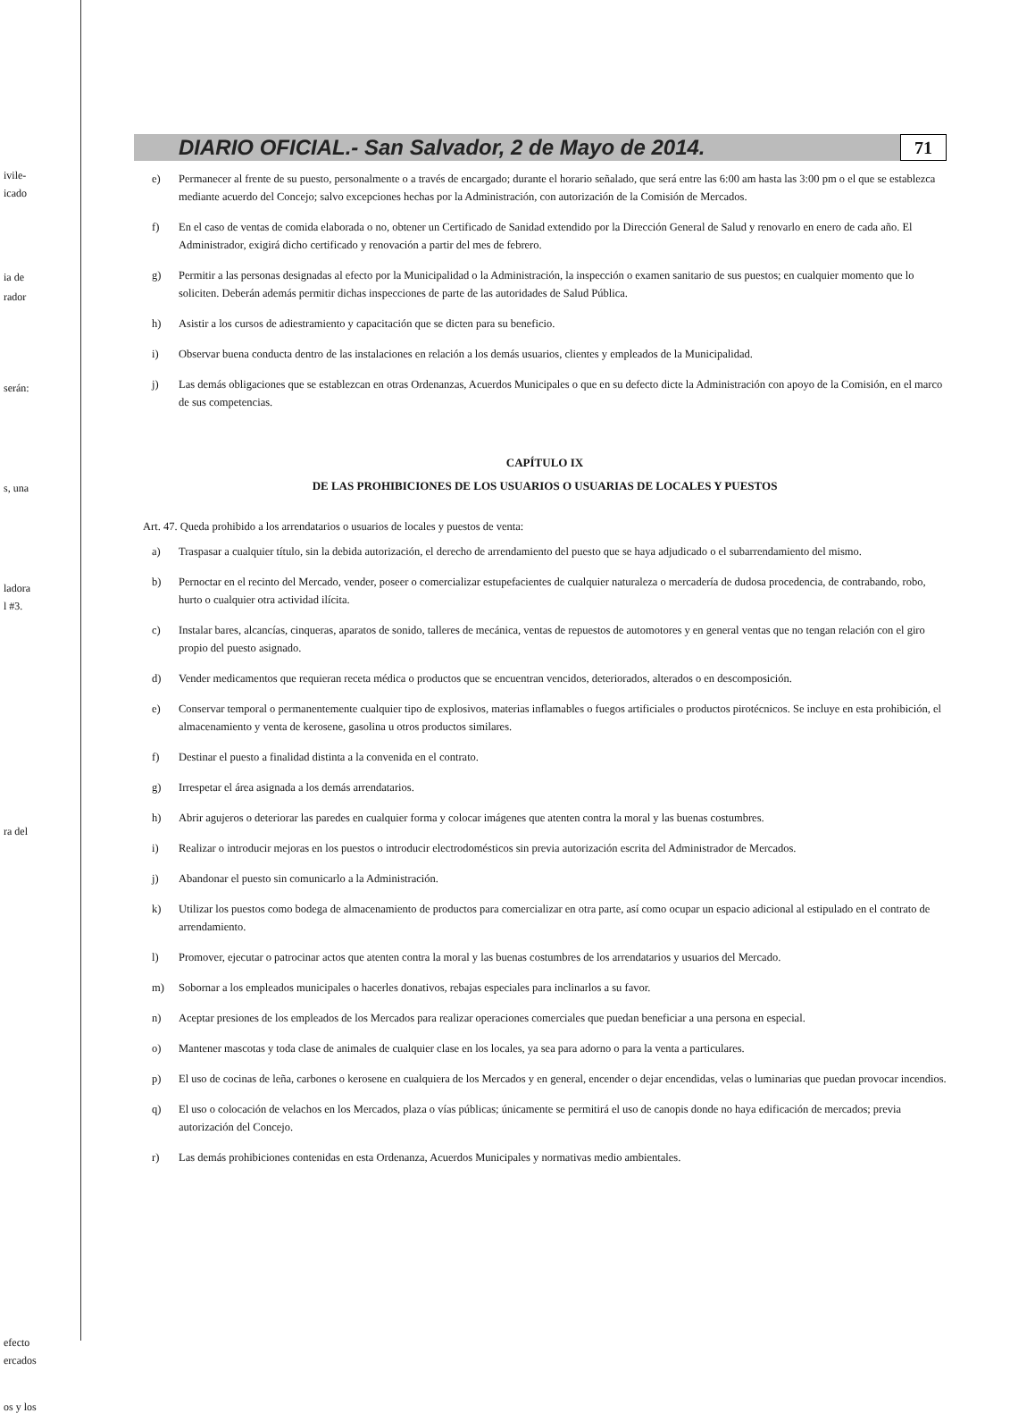ivile-
icado
ia de
rador
serán:
s, una
ladora
l #3.
ra del
efecto
ercados
os y los
DIARIO OFICIAL.- San Salvador, 2 de Mayo de 2014.
71
e) Permanecer al frente de su puesto, personalmente o a través de encargado; durante el horario señalado, que será entre las 6:00 am hasta las 3:00 pm o el que se establezca mediante acuerdo del Concejo; salvo excepciones hechas por la Administración, con autorización de la Comisión de Mercados.
f) En el caso de ventas de comida elaborada o no, obtener un Certificado de Sanidad extendido por la Dirección General de Salud y renovarlo en enero de cada año. El Administrador, exigirá dicho certificado y renovación a partir del mes de febrero.
g) Permitir a las personas designadas al efecto por la Municipalidad o la Administración, la inspección o examen sanitario de sus puestos; en cualquier momento que lo soliciten. Deberán además permitir dichas inspecciones de parte de las autoridades de Salud Pública.
h) Asistir a los cursos de adiestramiento y capacitación que se dicten para su beneficio.
i) Observar buena conducta dentro de las instalaciones en relación a los demás usuarios, clientes y empleados de la Municipalidad.
j) Las demás obligaciones que se establezcan en otras Ordenanzas, Acuerdos Municipales o que en su defecto dicte la Administración con apoyo de la Comisión, en el marco de sus competencias.
CAPÍTULO IX
DE LAS PROHIBICIONES DE LOS USUARIOS O USUARIAS DE LOCALES Y PUESTOS
Art. 47. Queda prohibido a los arrendatarios o usuarios de locales y puestos de venta:
a) Traspasar a cualquier título, sin la debida autorización, el derecho de arrendamiento del puesto que se haya adjudicado o el subarrendamiento del mismo.
b) Pernoctar en el recinto del Mercado, vender, poseer o comercializar estupefacientes de cualquier naturaleza o mercadería de dudosa procedencia, de contrabando, robo, hurto o cualquier otra actividad ilícita.
c) Instalar bares, alcancías, cinqueras, aparatos de sonido, talleres de mecánica, ventas de repuestos de automotores y en general ventas que no tengan relación con el giro propio del puesto asignado.
d) Vender medicamentos que requieran receta médica o productos que se encuentran vencidos, deteriorados, alterados o en descomposición.
e) Conservar temporal o permanentemente cualquier tipo de explosivos, materias inflamables o fuegos artificiales o productos pirotécnicos. Se incluye en esta prohibición, el almacenamiento y venta de kerosene, gasolina u otros productos similares.
f) Destinar el puesto a finalidad distinta a la convenida en el contrato.
g) Irrespetar el área asignada a los demás arrendatarios.
h) Abrir agujeros o deteriorar las paredes en cualquier forma y colocar imágenes que atenten contra la moral y las buenas costumbres.
i) Realizar o introducir mejoras en los puestos o introducir electrodomésticos sin previa autorización escrita del Administrador de Mercados.
j) Abandonar el puesto sin comunicarlo a la Administración.
k) Utilizar los puestos como bodega de almacenamiento de productos para comercializar en otra parte, así como ocupar un espacio adicional al estipulado en el contrato de arrendamiento.
l) Promover, ejecutar o patrocinar actos que atenten contra la moral y las buenas costumbres de los arrendatarios y usuarios del Mercado.
m) Sobornar a los empleados municipales o hacerles donativos, rebajas especiales para inclinarlos a su favor.
n) Aceptar presiones de los empleados de los Mercados para realizar operaciones comerciales que puedan beneficiar a una persona en especial.
o) Mantener mascotas y toda clase de animales de cualquier clase en los locales, ya sea para adorno o para la venta a particulares.
p) El uso de cocinas de leña, carbones o kerosene en cualquiera de los Mercados y en general, encender o dejar encendidas, velas o luminarias que puedan provocar incendios.
q) El uso o colocación de velachos en los Mercados, plaza o vías públicas; únicamente se permitirá el uso de canopis donde no haya edificación de mercados; previa autorización del Concejo.
r) Las demás prohibiciones contenidas en esta Ordenanza, Acuerdos Municipales y normativas medio ambientales.